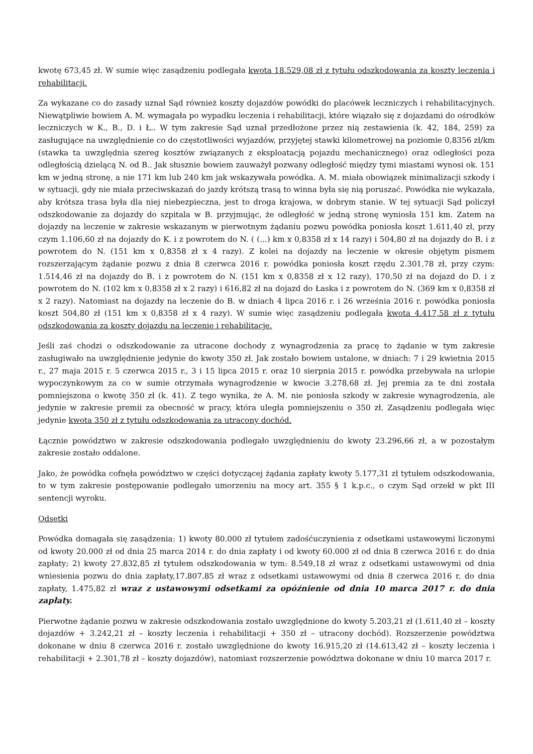kwotę 673,45 zł. W sumie więc zasądzeniu podlegała kwota 18.529,08 zł z tytułu odszkodowania za koszty leczenia i rehabilitacji.
Za wykazane co do zasady uznał Sąd również koszty dojazdów powódki do placówek leczniczych i rehabilitacyjnych. Niewątpliwie bowiem A. M. wymagała po wypadku leczenia i rehabilitacji, które wiązało się z dojazdami do ośrodków leczniczych w K., B., D. i Ł.. W tym zakresie Sąd uznał przedłożone przez nią zestawienia (k. 42, 184, 259) za zasługujące na uwzględnienie co do częstotliwości wyjazdów, przyjętej stawki kilometrowej na poziomie 0,8356 zł/km (stawka ta uwzględnia szereg kosztów związanych z eksploatacją pojazdu mechanicznego) oraz odległości poza odległością dzielącą N. od B.. Jak słusznie bowiem zauważył pozwany odległość między tymi miastami wynosi ok. 151 km w jedną stronę, a nie 171 km lub 240 km jak wskazywała powódka. A. M. miała obowiązek minimalizacji szkody i w sytuacji, gdy nie miała przeciwskazań do jazdy krótszą trasą to winna była się nią poruszać. Powódka nie wykazała, aby krótsza trasa była dla niej niebezpieczna, jest to droga krajowa, w dobrym stanie. W tej sytuacji Sąd policzył odszkodowanie za dojazdy do szpitala w B. przyjmując, że odległość w jedną stronę wyniosła 151 km. Zatem na dojazdy na leczenie w zakresie wskazanym w pierwotnym żądaniu pozwu powódka poniosła koszt 1.611,40 zł, przy czym 1.106,60 zł na dojazdy do K. i z powrotem do N. ( (...) km x 0,8358 zł x 14 razy) i 504,80 zł na dojazdy do B. i z powrotem do N. (151 km x 0,8358 zł x 4 razy). Z kolei na dojazdy na leczenie w okresie objętym pismem rozszerzającym żądanie pozwu z dnia 8 czerwca 2016 r. powódka poniosła koszt rzędu 2.301,78 zł, przy czym: 1.514,46 zł na dojazdy do B. i z powrotem do N. (151 km x 0,8358 zł x 12 razy), 170,50 zł na dojazd do D. i z powrotem do N. (102 km x 0,8358 zł x 2 razy) i 616,82 zł na dojazd do Łaska i z powrotem do N. (369 km x 0,8358 zł x 2 razy). Natomiast na dojazdy na leczenie do B. w dniach 4 lipca 2016 r. i 26 września 2016 r. powódka poniosła koszt 504,80 zł (151 km x 0,8358 zł x 4 razy). W sumie więc zasądzeniu podlegała kwota 4.417,58 zł z tytułu odszkodowania za koszty dojazdu na leczenie i rehabilitacje.
Jeśli zaś chodzi o odszkodowanie za utracone dochody z wynagrodzenia za pracę to żądanie w tym zakresie zasługiwało na uwzględnienie jedynie do kwoty 350 zł. Jak zostało bowiem ustalone, w dniach: 7 i 29 kwietnia 2015 r., 27 maja 2015 r. 5 czerwca 2015 r., 3 i 15 lipca 2015 r. oraz 10 sierpnia 2015 r. powódka przebywała na urlopie wypoczynkowym za co w sumie otrzymała wynagrodzenie w kwocie 3.278,68 zł. Jej premia za te dni została pomniejszona o kwotę 350 zł (k. 41). Z tego wynika, że A. M. nie poniosła szkody w zakresie wynagrodzenia, ale jedynie w zakresie premii za obecność w pracy, która uległa pomniejszeniu o 350 zł. Zasądzeniu podlegała więc jedynie kwota 350 zł z tytułu odszkodowania za utracony dochód.
Łącznie powództwo w zakresie odszkodowania podlegało uwzględnieniu do kwoty 23.296,66 zł, a w pozostałym zakresie zostało oddalone.
Jako, że powódka cofnęła powództwo w części dotyczącej żądania zapłaty kwoty 5.177,31 zł tytułem odszkodowania, to w tym zakresie postępowanie podlegało umorzeniu na mocy art. 355 § 1 k.p.c., o czym Sąd orzekł w pkt III sentencji wyroku.
Odsetki
Powódka domagała się zasądzenia: 1) kwoty 80.000 zł tytułem zadośćuczynienia z odsetkami ustawowymi liczonymi od kwoty 20.000 zł od dnia 25 marca 2014 r. do dnia zapłaty i od kwoty 60.000 zł od dnia 8 czerwca 2016 r. do dnia zapłaty; 2) kwoty 27.832,85 zł tytułem odszkodowania w tym: 8.549,18 zł wraz z odsetkami ustawowymi od dnia wniesienia pozwu do dnia zapłaty,17.807.85 zł wraz z odsetkami ustawowymi od dnia 8 czerwca 2016 r. do dnia zapłaty, 1.475,82 zł wraz z ustawowymi odsetkami za opóźnienie od dnia 10 marca 2017 r. do dnia zapłaty.
Pierwotne żądanie pozwu w zakresie odszkodowania zostało uwzględnione do kwoty 5.203,21 zł (1.611,40 zł – koszty dojazdów + 3.242,21 zł – koszty leczenia i rehabilitacji + 350 zł – utracony dochód). Rozszerzenie powództwa dokonane w dniu 8 czerwca 2016 r. zostało uwzględnione do kwoty 16.915,20 zł (14.613,42 zł – koszty leczenia i rehabilitacji + 2.301,78 zł – koszty dojazdów), natomiast rozszerzenie powództwa dokonane w dniu 10 marca 2017 r.